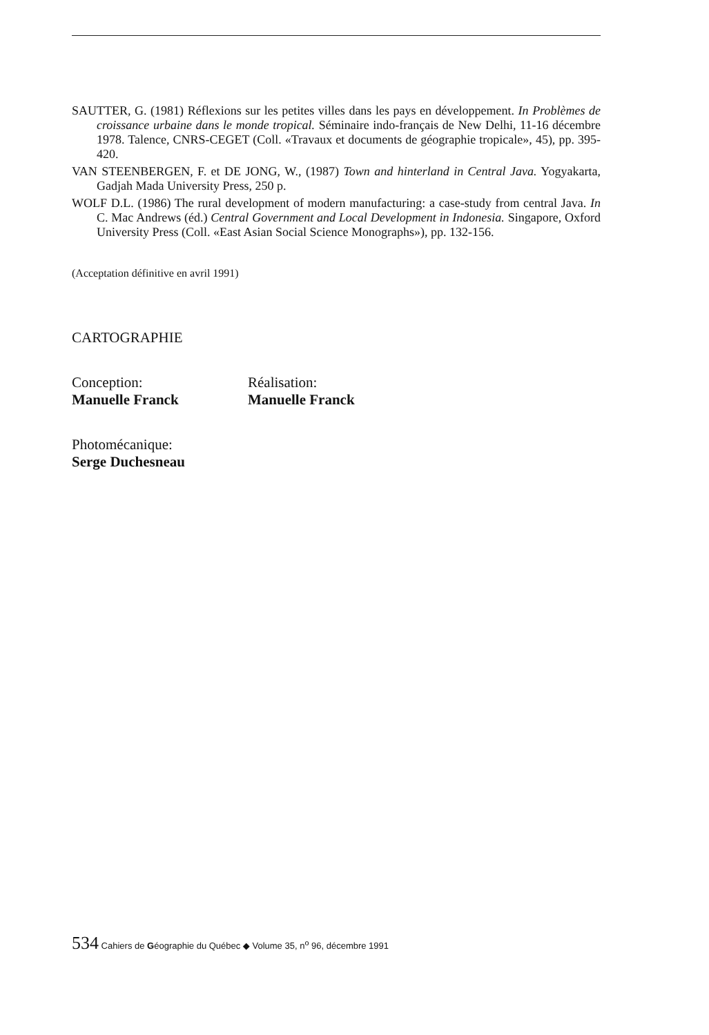SAUTTER, G. (1981) Réflexions sur les petites villes dans les pays en développement. In Problèmes de croissance urbaine dans le monde tropical. Séminaire indo-français de New Delhi, 11-16 décembre 1978. Talence, CNRS-CEGET (Coll. «Travaux et documents de géographie tropicale», 45), pp. 395- 420.
VAN STEENBERGEN, F. et DE JONG, W., (1987) Town and hinterland in Central Java. Yogyakarta, Gadjah Mada University Press, 250 p.
WOLF D.L. (1986) The rural development of modern manufacturing: a case-study from central Java. In C. Mac Andrews (éd.) Central Government and Local Development in Indonesia. Singapore, Oxford University Press (Coll. «East Asian Social Science Monographs»), pp. 132-156.
(Acceptation définitive en avril 1991)
CARTOGRAPHIE
Conception:
Manuelle Franck
Réalisation:
Manuelle Franck
Photomécanique:
Serge Duchesneau
534 Cahiers de Géographie du Québec ◆ Volume 35, n<sup>o</sup> 96, décembre 1991